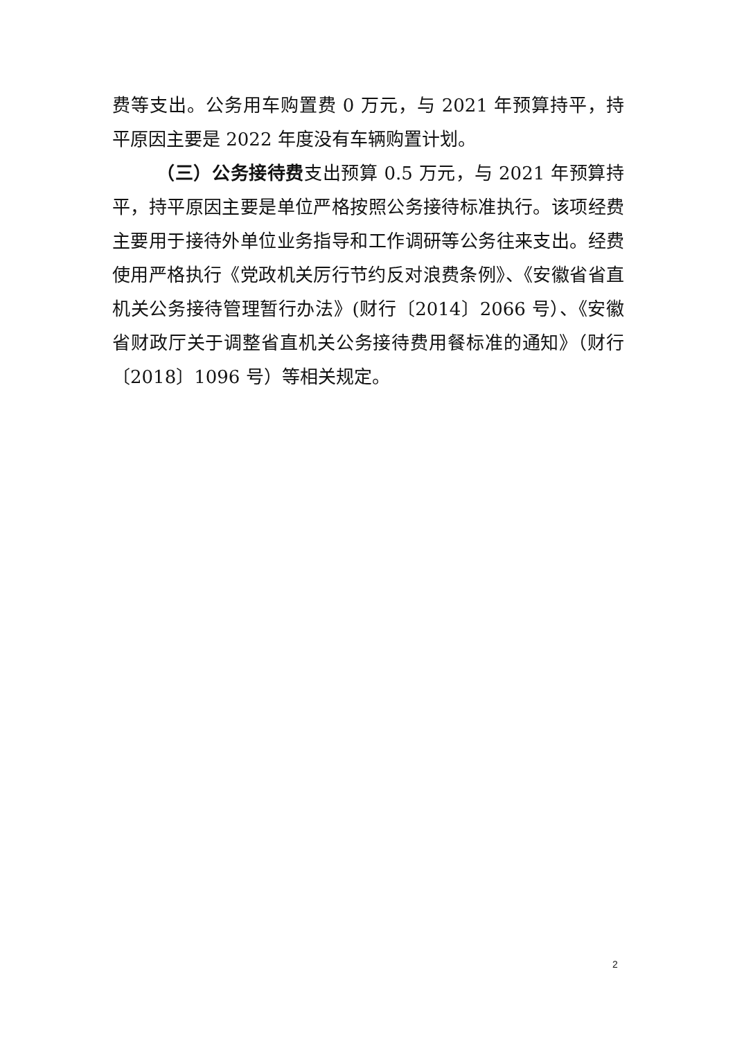费等支出。公务用车购置费 0 万元，与 2021 年预算持平，持平原因主要是 2022 年度没有车辆购置计划。
（三）公务接待费支出预算 0.5 万元，与 2021 年预算持平，持平原因主要是单位严格按照公务接待标准执行。该项经费主要用于接待外单位业务指导和工作调研等公务往来支出。经费使用严格执行《党政机关厉行节约反对浪费条例》、《安徽省省直机关公务接待管理暂行办法》(财行〔2014〕2066 号）、《安徽省财政厅关于调整省直机关公务接待费用餐标准的通知》（财行〔2018〕1096 号）等相关规定。
2